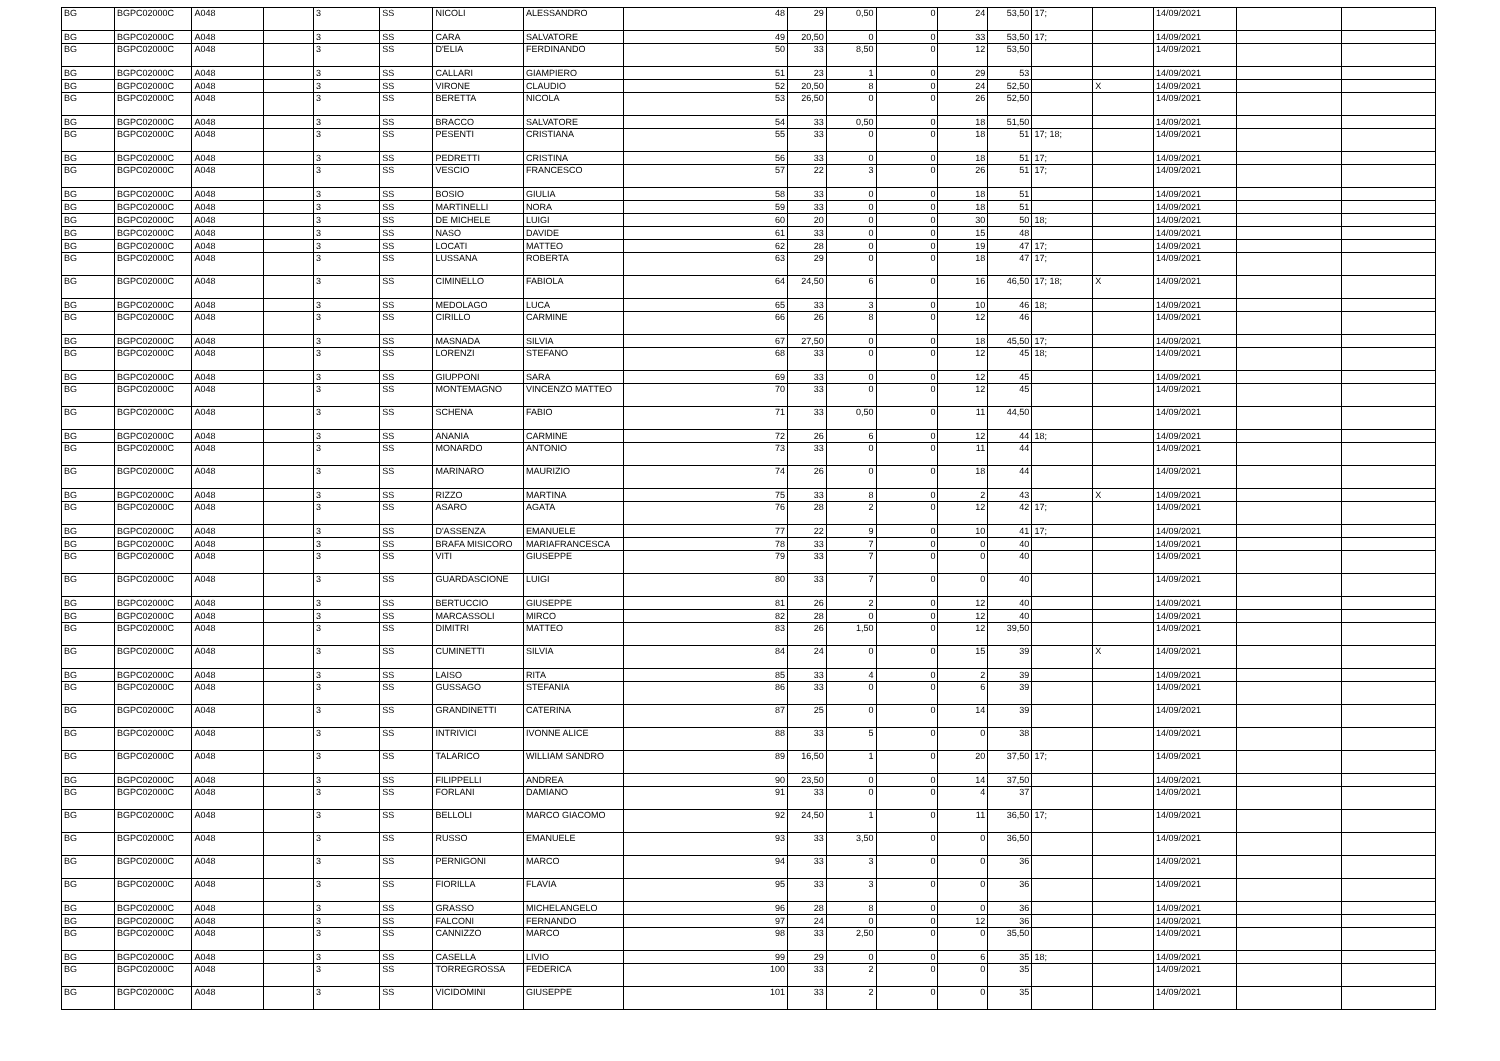| BG | BGPC02000C | A048 | | 3 | SS | NICOLI | ALESSANDRO | 48 | 29 | 0,50 | 0 | 24 | 53,50 | 17; | | 14/09/2021 | | |
| BG | BGPC02000C | A048 | | 3 | SS | CARA | SALVATORE | 49 | 20,50 | 0 | 0 | 33 | 53,50 | 17; | | 14/09/2021 | | |
| BG | BGPC02000C | A048 | | 3 | SS | D'ELIA | FERDINANDO | 50 | 33 | 8,50 | 0 | 12 | 53,50 | | | 14/09/2021 | | |
| BG | BGPC02000C | A048 | | 3 | SS | CALLARI | GIAMPIERO | 51 | 23 | 1 | 0 | 29 | 53 | | | 14/09/2021 | | |
| BG | BGPC02000C | A048 | | 3 | SS | VIRONE | CLAUDIO | 52 | 20,50 | 8 | 0 | 24 | 52,50 | | X | 14/09/2021 | | |
| BG | BGPC02000C | A048 | | 3 | SS | BERETTA | NICOLA | 53 | 26,50 | 0 | 0 | 26 | 52,50 | | | 14/09/2021 | | |
| BG | BGPC02000C | A048 | | 3 | SS | BRACCO | SALVATORE | 54 | 33 | 0,50 | 0 | 18 | 51,50 | | | 14/09/2021 | | |
| BG | BGPC02000C | A048 | | 3 | SS | PESENTI | CRISTIANA | 55 | 33 | 0 | 0 | 18 | 51 | 17; 18; | | 14/09/2021 | | |
| BG | BGPC02000C | A048 | | 3 | SS | PEDRETTI | CRISTINA | 56 | 33 | 0 | 0 | 18 | 51 | 17; | | 14/09/2021 | | |
| BG | BGPC02000C | A048 | | 3 | SS | VESCIO | FRANCESCO | 57 | 22 | 3 | 0 | 26 | 51 | 17; | | 14/09/2021 | | |
| BG | BGPC02000C | A048 | | 3 | SS | BOSIO | GIULIA | 58 | 33 | 0 | 0 | 18 | 51 | | | 14/09/2021 | | |
| BG | BGPC02000C | A048 | | 3 | SS | MARTINELLI | NORA | 59 | 33 | 0 | 0 | 18 | 51 | | | 14/09/2021 | | |
| BG | BGPC02000C | A048 | | 3 | SS | DE MICHELE | LUIGI | 60 | 20 | 0 | 0 | 30 | 50 | 18; | | 14/09/2021 | | |
| BG | BGPC02000C | A048 | | 3 | SS | NASO | DAVIDE | 61 | 33 | 0 | 0 | 15 | 48 | | | 14/09/2021 | | |
| BG | BGPC02000C | A048 | | 3 | SS | LOCATI | MATTEO | 62 | 28 | 0 | 0 | 19 | 47 | 17; | | 14/09/2021 | | |
| BG | BGPC02000C | A048 | | 3 | SS | LUSSANA | ROBERTA | 63 | 29 | 0 | 0 | 18 | 47 | 17; | | 14/09/2021 | | |
| BG | BGPC02000C | A048 | | 3 | SS | CIMINELLO | FABIOLA | 64 | 24,50 | 6 | 0 | 16 | 46,50 | 17; 18; | X | 14/09/2021 | | |
| BG | BGPC02000C | A048 | | 3 | SS | MEDOLAGO | LUCA | 65 | 33 | 3 | 0 | 10 | 46 | 18; | | 14/09/2021 | | |
| BG | BGPC02000C | A048 | | 3 | SS | CIRILLO | CARMINE | 66 | 26 | 8 | 0 | 12 | 46 | | | 14/09/2021 | | |
| BG | BGPC02000C | A048 | | 3 | SS | MASNADA | SILVIA | 67 | 27,50 | 0 | 0 | 18 | 45,50 | 17; | | 14/09/2021 | | |
| BG | BGPC02000C | A048 | | 3 | SS | LORENZI | STEFANO | 68 | 33 | 0 | 0 | 12 | 45 | 18; | | 14/09/2021 | | |
| BG | BGPC02000C | A048 | | 3 | SS | GIUPPONI | SARA | 69 | 33 | 0 | 0 | 12 | 45 | | | 14/09/2021 | | |
| BG | BGPC02000C | A048 | | 3 | SS | MONTEMAGNO | VINCENZO MATTEO | 70 | 33 | 0 | 0 | 12 | 45 | | | 14/09/2021 | | |
| BG | BGPC02000C | A048 | | 3 | SS | SCHENA | FABIO | 71 | 33 | 0,50 | 0 | 11 | 44,50 | | | 14/09/2021 | | |
| BG | BGPC02000C | A048 | | 3 | SS | ANANIA | CARMINE | 72 | 26 | 6 | 0 | 12 | 44 | 18; | | 14/09/2021 | | |
| BG | BGPC02000C | A048 | | 3 | SS | MONARDO | ANTONIO | 73 | 33 | 0 | 0 | 11 | 44 | | | 14/09/2021 | | |
| BG | BGPC02000C | A048 | | 3 | SS | MARINARO | MAURIZIO | 74 | 26 | 0 | 0 | 18 | 44 | | | 14/09/2021 | | |
| BG | BGPC02000C | A048 | | 3 | SS | RIZZO | MARTINA | 75 | 33 | 8 | 0 | 2 | 43 | | X | 14/09/2021 | | |
| BG | BGPC02000C | A048 | | 3 | SS | ASARO | AGATA | 76 | 28 | 2 | 0 | 12 | 42 | 17; | | 14/09/2021 | | |
| BG | BGPC02000C | A048 | | 3 | SS | D'ASSENZA | EMANUELE | 77 | 22 | 9 | 0 | 10 | 41 | 17; | | 14/09/2021 | | |
| BG | BGPC02000C | A048 | | 3 | SS | BRAFA MISICORO | MARIAFRANCESCA | 78 | 33 | 7 | 0 | 0 | 40 | | | 14/09/2021 | | |
| BG | BGPC02000C | A048 | | 3 | SS | VITI | GIUSEPPE | 79 | 33 | 7 | 0 | 0 | 40 | | | 14/09/2021 | | |
| BG | BGPC02000C | A048 | | 3 | SS | GUARDASCIONE | LUIGI | 80 | 33 | 7 | 0 | 0 | 40 | | | 14/09/2021 | | |
| BG | BGPC02000C | A048 | | 3 | SS | BERTUCCIO | GIUSEPPE | 81 | 26 | 2 | 0 | 12 | 40 | | | 14/09/2021 | | |
| BG | BGPC02000C | A048 | | 3 | SS | MARCASSOLI | MIRCO | 82 | 28 | 0 | 0 | 12 | 40 | | | 14/09/2021 | | |
| BG | BGPC02000C | A048 | | 3 | SS | DIMITRI | MATTEO | 83 | 26 | 1,50 | 0 | 12 | 39,50 | | | 14/09/2021 | | |
| BG | BGPC02000C | A048 | | 3 | SS | CUMINETTI | SILVIA | 84 | 24 | 0 | 0 | 15 | 39 | | X | 14/09/2021 | | |
| BG | BGPC02000C | A048 | | 3 | SS | LAISO | RITA | 85 | 33 | 4 | 0 | 2 | 39 | | | 14/09/2021 | | |
| BG | BGPC02000C | A048 | | 3 | SS | GUSSAGO | STEFANIA | 86 | 33 | 0 | 0 | 6 | 39 | | | 14/09/2021 | | |
| BG | BGPC02000C | A048 | | 3 | SS | GRANDINETTI | CATERINA | 87 | 25 | 0 | 0 | 14 | 39 | | | 14/09/2021 | | |
| BG | BGPC02000C | A048 | | 3 | SS | INTRIVICI | IVONNE ALICE | 88 | 33 | 5 | 0 | 0 | 38 | | | 14/09/2021 | | |
| BG | BGPC02000C | A048 | | 3 | SS | TALARICO | WILLIAM SANDRO | 89 | 16,50 | 1 | 0 | 20 | 37,50 | 17; | | 14/09/2021 | | |
| BG | BGPC02000C | A048 | | 3 | SS | FILIPPELLI | ANDREA | 90 | 23,50 | 0 | 0 | 14 | 37,50 | | | 14/09/2021 | | |
| BG | BGPC02000C | A048 | | 3 | SS | FORLANI | DAMIANO | 91 | 33 | 0 | 0 | 4 | 37 | | | 14/09/2021 | | |
| BG | BGPC02000C | A048 | | 3 | SS | BELLOLI | MARCO GIACOMO | 92 | 24,50 | 1 | 0 | 11 | 36,50 | 17; | | 14/09/2021 | | |
| BG | BGPC02000C | A048 | | 3 | SS | RUSSO | EMANUELE | 93 | 33 | 3,50 | 0 | 0 | 36,50 | | | 14/09/2021 | | |
| BG | BGPC02000C | A048 | | 3 | SS | PERNIGONI | MARCO | 94 | 33 | 3 | 0 | 0 | 36 | | | 14/09/2021 | | |
| BG | BGPC02000C | A048 | | 3 | SS | FIORILLA | FLAVIA | 95 | 33 | 3 | 0 | 0 | 36 | | | 14/09/2021 | | |
| BG | BGPC02000C | A048 | | 3 | SS | GRASSO | MICHELANGELO | 96 | 28 | 8 | 0 | 0 | 36 | | | 14/09/2021 | | |
| BG | BGPC02000C | A048 | | 3 | SS | FALCONI | FERNANDO | 97 | 24 | 0 | 0 | 12 | 36 | | | 14/09/2021 | | |
| BG | BGPC02000C | A048 | | 3 | SS | CANNIZZO | MARCO | 98 | 33 | 2,50 | 0 | 0 | 35,50 | | | 14/09/2021 | | |
| BG | BGPC02000C | A048 | | 3 | SS | CASELLA | LIVIO | 99 | 29 | 0 | 0 | 6 | 35 | 18; | | 14/09/2021 | | |
| BG | BGPC02000C | A048 | | 3 | SS | TORREGROSSA | FEDERICA | 100 | 33 | 2 | 0 | 0 | 35 | | | 14/09/2021 | | |
| BG | BGPC02000C | A048 | | 3 | SS | VICIDOMINI | GIUSEPPE | 101 | 33 | 2 | 0 | 0 | 35 | | | 14/09/2021 | | |